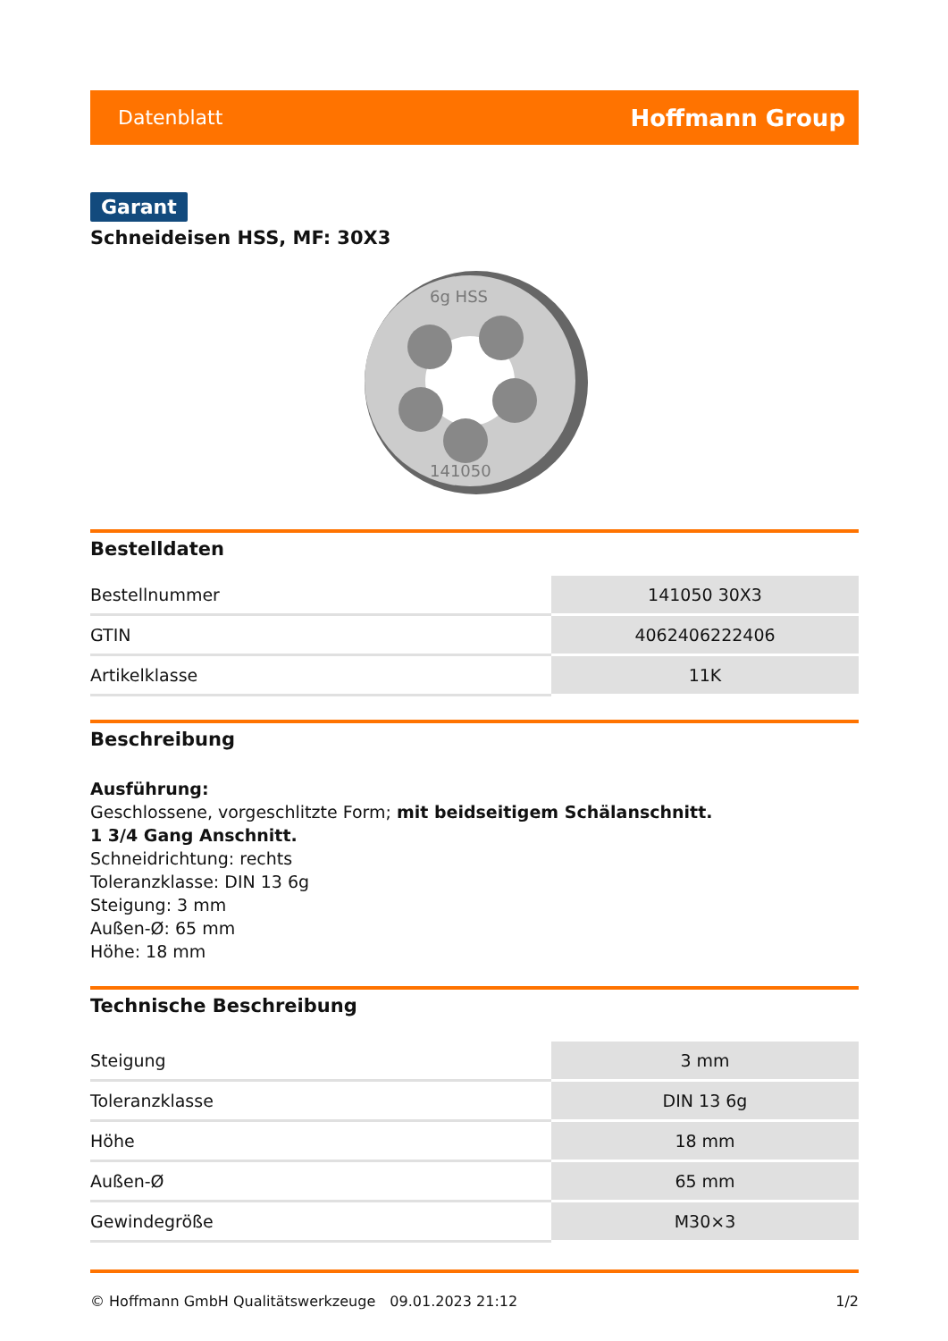Datenblatt Hoffmann Group
Garant
Schneideisen HSS, MF: 30X3
6g HSS
141050
Bestelldaten
| Bestellnummer | 141050 30X3 |
| GTIN | 4062406222406 |
| Artikelklasse | 11K |
Beschreibung
Ausführung:
Geschlossene, vorgeschlitzte Form; mit beidseitigem Schälanschnitt.
1 3/4 Gang Anschnitt.
Schneidrichtung: rechts
Toleranzklasse: DIN 13 6g
Steigung: 3 mm
Außen-Ø: 65 mm
Höhe: 18 mm
Technische Beschreibung
| Steigung | 3 mm |
| Toleranzklasse | DIN 13 6g |
| Höhe | 18 mm |
| Außen-Ø | 65 mm |
| Gewindegröße | M30×3 |
© Hoffmann GmbH Qualitätswerkzeuge 09.01.2023 21:12 1/2